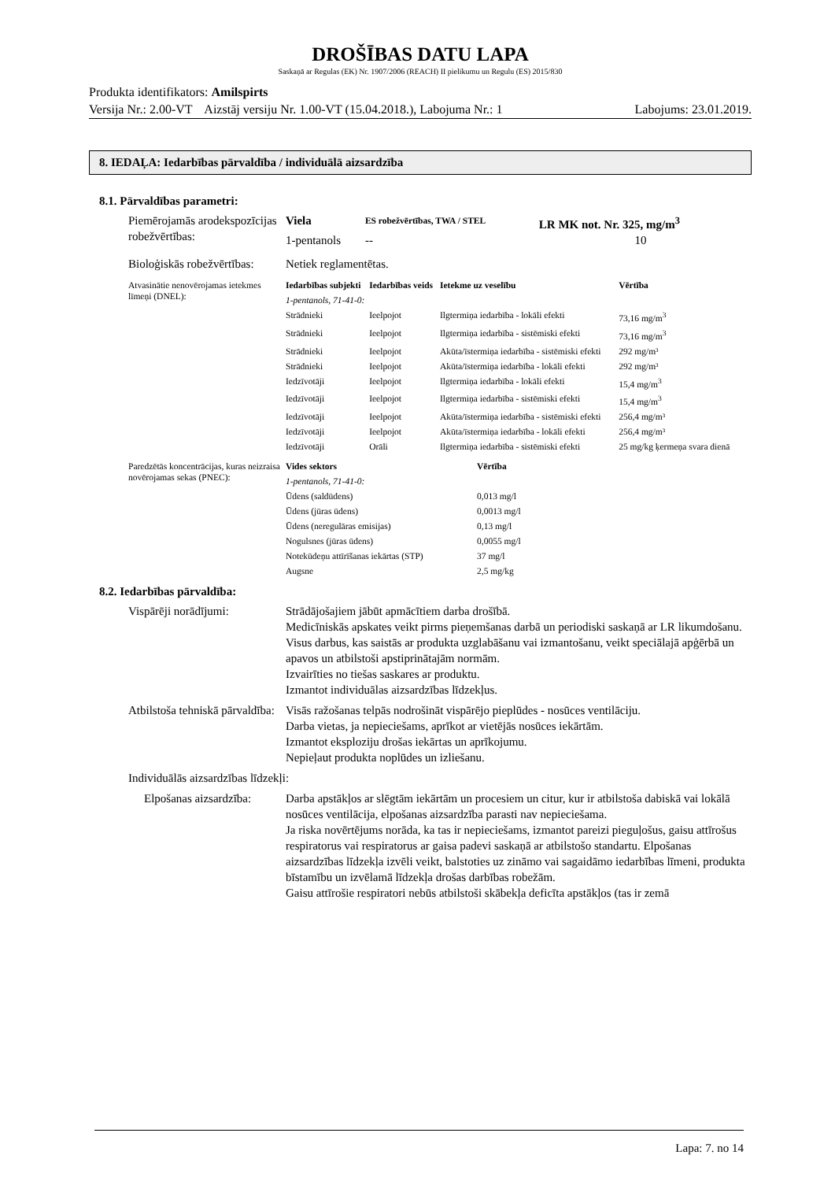DROŠĪBAS DATU LAPA
Saskaņā ar Regulas (EK) Nr. 1907/2006 (REACH) II pielikumu un Regulu (ES) 2015/830
Produkta identifikators: Amilspirts
Versija Nr.: 2.00-VT Aizstāj versiju Nr. 1.00-VT (15.04.2018.), Labojuma Nr.: 1 Labojums: 23.01.2019.
8. IEDAĻA: Iedarbības pārvaldība / individuālā aizsardzība
8.1. Pārvaldības parametri:
| Piemērojamās arodekspozīcijas robežvērtības: | Viela | ES robežvērtības, TWA / STEL | LR MK not. Nr. 325, mg/m<sup>3</sup> |
| | 1-pentanols | -- | 10 |
| Bioloģiskās robežvērtības: | Netiek reglamentētas. | | |
| Atvasinātie nenovērojamas ietekmes līmeņi (DNEL): | Iedarbības subjekti | Iedarbības veids | Ietekme uz veselību | Vērtība |
| | 1-pentanols, 71-41-0: | | | |
| | Strādnieki | Ieelpojot | Ilgtermiņa iedarbība - lokāli efekti | 73,16 mg/m<sup>3</sup> |
| | Strādnieki | Ieelpojot | Ilgtermiņa iedarbība - sistēmiski efekti | 73,16 mg/m<sup>3</sup> |
| | Strādnieki | Ieelpojot | Akūta/īstermiņa iedarbība - sistēmiski efekti | 292 mg/m³ |
| | Strādnieki | Ieelpojot | Akūta/īstermiņa iedarbība - lokāli efekti | 292 mg/m³ |
| | Iedzīvotāji | Ieelpojot | Ilgtermiņa iedarbība - lokāli efekti | 15,4 mg/m<sup>3</sup> |
| | Iedzīvotāji | Ieelpojot | Ilgtermiņa iedarbība - sistēmiski efekti | 15,4 mg/m<sup>3</sup> |
| | Iedzīvotāji | Ieelpojot | Akūta/īstermiņa iedarbība - sistēmiski efekti | 256,4 mg/m³ |
| | Iedzīvotāji | Ieelpojot | Akūta/īstermiņa iedarbība - lokāli efekti | 256,4 mg/m³ |
| | Iedzīvotāji | Orāli | Ilgtermiņa iedarbība - sistēmiski efekti | 25 mg/kg ķermeņa svara dienā |
| Paredzētās koncentrācijas, kuras neizraisa novērojamas sekas (PNEC): | Vides sektors | Vērtība |
| | 1-pentanols, 71-41-0: | |
| | Ūdens (saldūdens) | 0,013 mg/l |
| | Ūdens (jūras ūdens) | 0,0013 mg/l |
| | Ūdens (neregulāras emisijas) | 0,13 mg/l |
| | Nogulsnes (jūras ūdens) | 0,0055 mg/l |
| | Notekūdeņu attīrīšanas iekārtas (STP) | 37 mg/l |
| | Augsne | 2,5 mg/kg |
8.2. Iedarbības pārvaldība:
| Vispārēji norādījumi: | Strādājošajiem jābūt apmācītiem darba drošībā. Medicīniskās apskates veikt pirms pieņemšanas darbā un periodiski saskaņā ar LR likumdošanu. Visus darbus, kas saistās ar produkta uzglabāšanu vai izmantošanu, veikt speciālajā apģērbā un apavos un atbilstoši apstiprinātajām normām. Izvairīties no tiešas saskares ar produktu. Izmantot individuālas aizsardzības līdzekļus. |
| Atbilstoša tehniskā pārvaldība: | Visās ražošanas telpās nodrošināt vispārējo pieplūdes - nosūces ventilāciju. Darba vietas, ja nepieciešams, aprīkot ar vietējās nosūces iekārtām. Izmantot eksploziju drošas iekārtas un aprīkojumu. Nepieļaut produkta noplūdes un izliešanu. |
| Individuālās aizsardzības līdzekļi: | |
| Elpošanas aizsardzība: | Darba apstākļos ar slēgtām iekārtām un procesiem un citur, kur ir atbilstoša dabiskā vai lokālā nosūces ventilācija, elpošanas aizsardzība parasti nav nepieciešama. Ja riska novērtējums norāda, ka tas ir nepieciešams, izmantot pareizi pieguļošus, gaisu attīrošus respiratorus vai respiratorus ar gaisa padevi saskaņā ar atbilstošo standartu. Elpošanas aizsardzības līdzekļa izvēli veikt, balstoties uz zināmo vai sagaidāmo iedarbības līmeni, produkta bīstamību un izvēlamā līdzekļa drošas darbības robežām. Gaisu attīrošie respiratori nebūs atbilstoši skābekļa deficīta apstākļos (tas ir zemā |
Lapa: 7. no 14